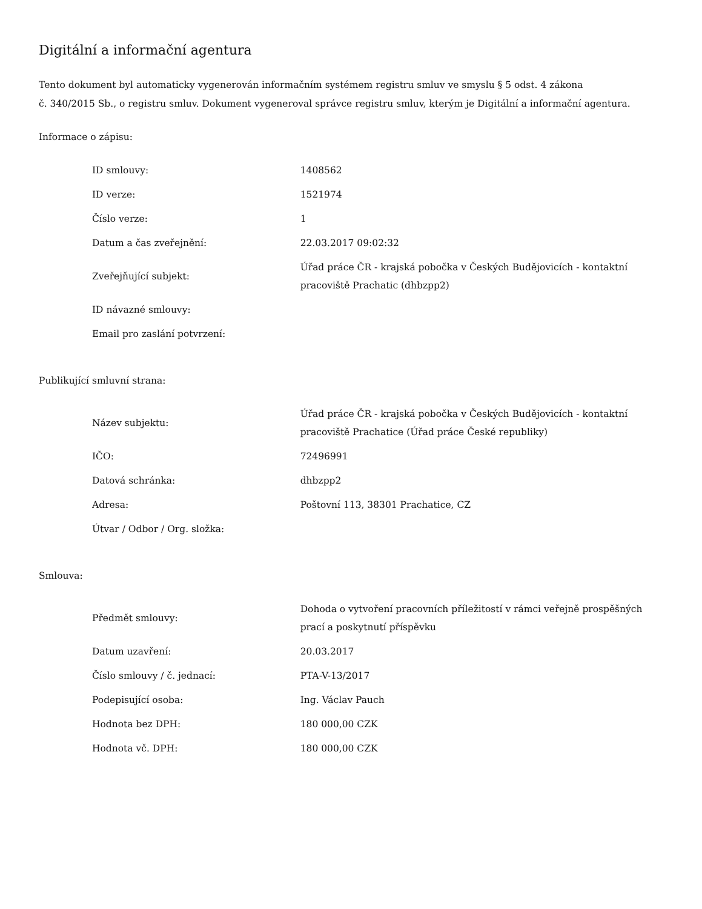Digitální a informační agentura
Tento dokument byl automaticky vygenerován informačním systémem registru smluv ve smyslu § 5 odst. 4 zákona
č. 340/2015 Sb., o registru smluv. Dokument vygeneroval správce registru smluv, kterým je Digitální a informační agentura.
Informace o zápisu:
| ID smlouvy: | 1408562 |
| ID verze: | 1521974 |
| Číslo verze: | 1 |
| Datum a čas zveřejnění: | 22.03.2017 09:02:32 |
| Zveřejňující subjekt: | Úřad práce ČR - krajská pobočka v Českých Budějovicích - kontaktní pracoviště Prachatic (dhbzpp2) |
| ID návazné smlouvy: | |
| Email pro zaslání potvrzení: | |
Publikující smluvní strana:
| Název subjektu: | Úřad práce ČR - krajská pobočka v Českých Budějovicích - kontaktní pracoviště Prachatice (Úřad práce České republiky) |
| IČO: | 72496991 |
| Datová schránka: | dhbzpp2 |
| Adresa: | Poštovní 113, 38301 Prachatice, CZ |
| Útvar / Odbor / Org. složka: | |
Smlouva:
| Předmět smlouvy: | Dohoda o vytvoření pracovních příležitostí v rámci veřejně prospěšných prací a poskytnutí příspěvku |
| Datum uzavření: | 20.03.2017 |
| Číslo smlouvy / č. jednací: | PTA-V-13/2017 |
| Podepisující osoba: | Ing. Václav Pauch |
| Hodnota bez DPH: | 180 000,00 CZK |
| Hodnota vč. DPH: | 180 000,00 CZK |